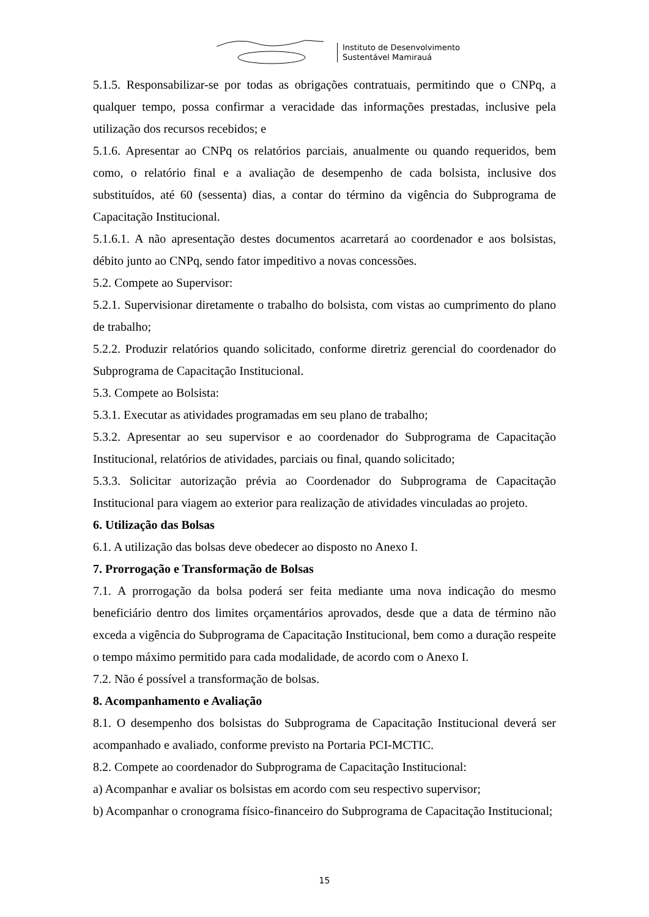Instituto de Desenvolvimento
Sustentável Mamirauá
5.1.5. Responsabilizar-se por todas as obrigações contratuais, permitindo que o CNPq, a qualquer tempo, possa confirmar a veracidade das informações prestadas, inclusive pela utilização dos recursos recebidos; e
5.1.6. Apresentar ao CNPq os relatórios parciais, anualmente ou quando requeridos, bem como, o relatório final e a avaliação de desempenho de cada bolsista, inclusive dos substituídos, até 60 (sessenta) dias, a contar do término da vigência do Subprograma de Capacitação Institucional.
5.1.6.1. A não apresentação destes documentos acarretará ao coordenador e aos bolsistas, débito junto ao CNPq, sendo fator impeditivo a novas concessões.
5.2. Compete ao Supervisor:
5.2.1. Supervisionar diretamente o trabalho do bolsista, com vistas ao cumprimento do plano de trabalho;
5.2.2. Produzir relatórios quando solicitado, conforme diretriz gerencial do coordenador do Subprograma de Capacitação Institucional.
5.3. Compete ao Bolsista:
5.3.1. Executar as atividades programadas em seu plano de trabalho;
5.3.2. Apresentar ao seu supervisor e ao coordenador do Subprograma de Capacitação Institucional, relatórios de atividades, parciais ou final, quando solicitado;
5.3.3. Solicitar autorização prévia ao Coordenador do Subprograma de Capacitação Institucional para viagem ao exterior para realização de atividades vinculadas ao projeto.
6. Utilização das Bolsas
6.1. A utilização das bolsas deve obedecer ao disposto no Anexo I.
7. Prorrogação e Transformação de Bolsas
7.1. A prorrogação da bolsa poderá ser feita mediante uma nova indicação do mesmo beneficiário dentro dos limites orçamentários aprovados, desde que a data de término não exceda a vigência do Subprograma de Capacitação Institucional, bem como a duração respeite o tempo máximo permitido para cada modalidade, de acordo com o Anexo I.
7.2. Não é possível a transformação de bolsas.
8. Acompanhamento e Avaliação
8.1. O desempenho dos bolsistas do Subprograma de Capacitação Institucional deverá ser acompanhado e avaliado, conforme previsto na Portaria PCI-MCTIC.
8.2. Compete ao coordenador do Subprograma de Capacitação Institucional:
a) Acompanhar e avaliar os bolsistas em acordo com seu respectivo supervisor;
b) Acompanhar o cronograma físico-financeiro do Subprograma de Capacitação Institucional;
15